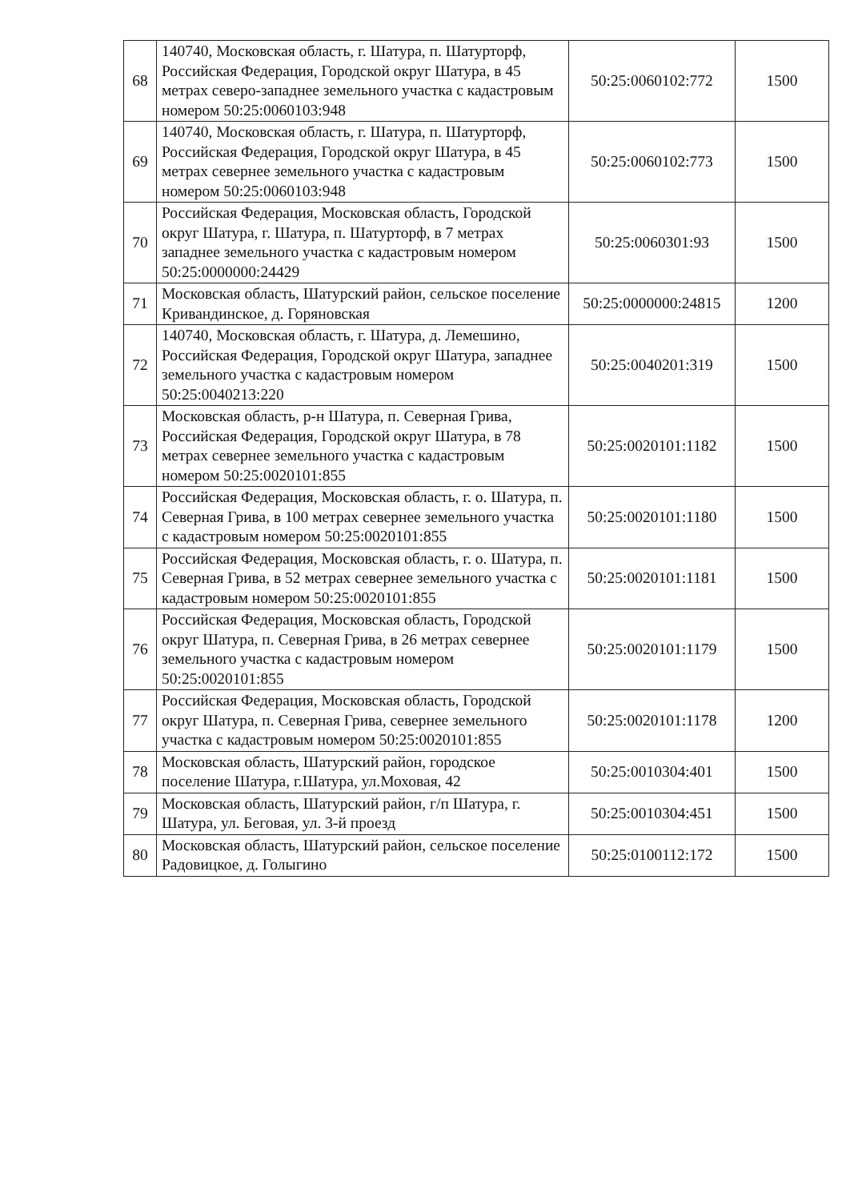| 68 | 140740, Московская область, г. Шатура, п. Шатурторф, Российская Федерация, Городской округ Шатура, в 45 метрах северо-западнее земельного участка с кадастровым номером 50:25:0060103:948 | 50:25:0060102:772 | 1500 |
| 69 | 140740, Московская область, г. Шатура, п. Шатурторф, Российская Федерация, Городской округ Шатура, в 45 метрах севернее земельного участка с кадастровым номером 50:25:0060103:948 | 50:25:0060102:773 | 1500 |
| 70 | Российская Федерация, Московская область, Городской округ Шатура, г. Шатура, п. Шатурторф, в 7 метрах западнее земельного участка с кадастровым номером 50:25:0000000:24429 | 50:25:0060301:93 | 1500 |
| 71 | Московская область, Шатурский район, сельское поселение Кривандинское, д. Горяновская | 50:25:0000000:24815 | 1200 |
| 72 | 140740, Московская область, г. Шатура, д. Лемешино, Российская Федерация, Городской округ Шатура, западнее земельного участка с кадастровым номером 50:25:0040213:220 | 50:25:0040201:319 | 1500 |
| 73 | Московская область, р-н Шатура, п. Северная Грива, Российская Федерация, Городской округ Шатура, в 78 метрах севернее земельного участка с кадастровым номером 50:25:0020101:855 | 50:25:0020101:1182 | 1500 |
| 74 | Российская Федерация, Московская область, г. о. Шатура, п. Северная Грива, в 100 метрах севернее земельного участка с кадастровым номером 50:25:0020101:855 | 50:25:0020101:1180 | 1500 |
| 75 | Российская Федерация, Московская область, г. о. Шатура, п. Северная Грива, в 52 метрах севернее земельного участка с кадастровым номером 50:25:0020101:855 | 50:25:0020101:1181 | 1500 |
| 76 | Российская Федерация, Московская область, Городской округ Шатура, п. Северная Грива, в 26 метрах севернее земельного участка с кадастровым номером 50:25:0020101:855 | 50:25:0020101:1179 | 1500 |
| 77 | Российская Федерация, Московская область, Городской округ Шатура, п. Северная Грива, севернее земельного участка с кадастровым номером 50:25:0020101:855 | 50:25:0020101:1178 | 1200 |
| 78 | Московская область, Шатурский район, городское поселение Шатура, г.Шатура, ул.Моховая, 42 | 50:25:0010304:401 | 1500 |
| 79 | Московская область, Шатурский район, г/п Шатура, г. Шатура, ул. Беговая, ул. 3-й проезд | 50:25:0010304:451 | 1500 |
| 80 | Московская область, Шатурский район, сельское поселение Радовицкое, д. Голыгино | 50:25:0100112:172 | 1500 |